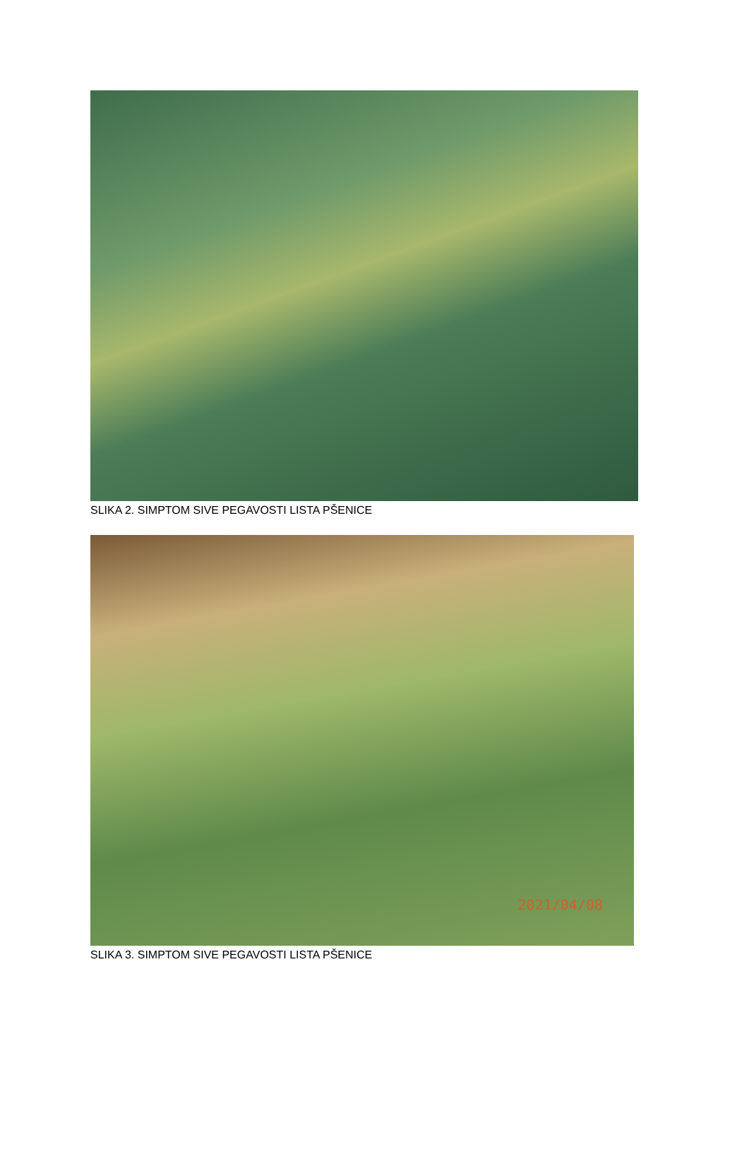SLIKA 2. SIMPTOM SIVE PEGAVOSTI LISTA PŠENICE
2021/04/08
SLIKA 3. SIMPTOM SIVE PEGAVOSTI LISTA PŠENICE